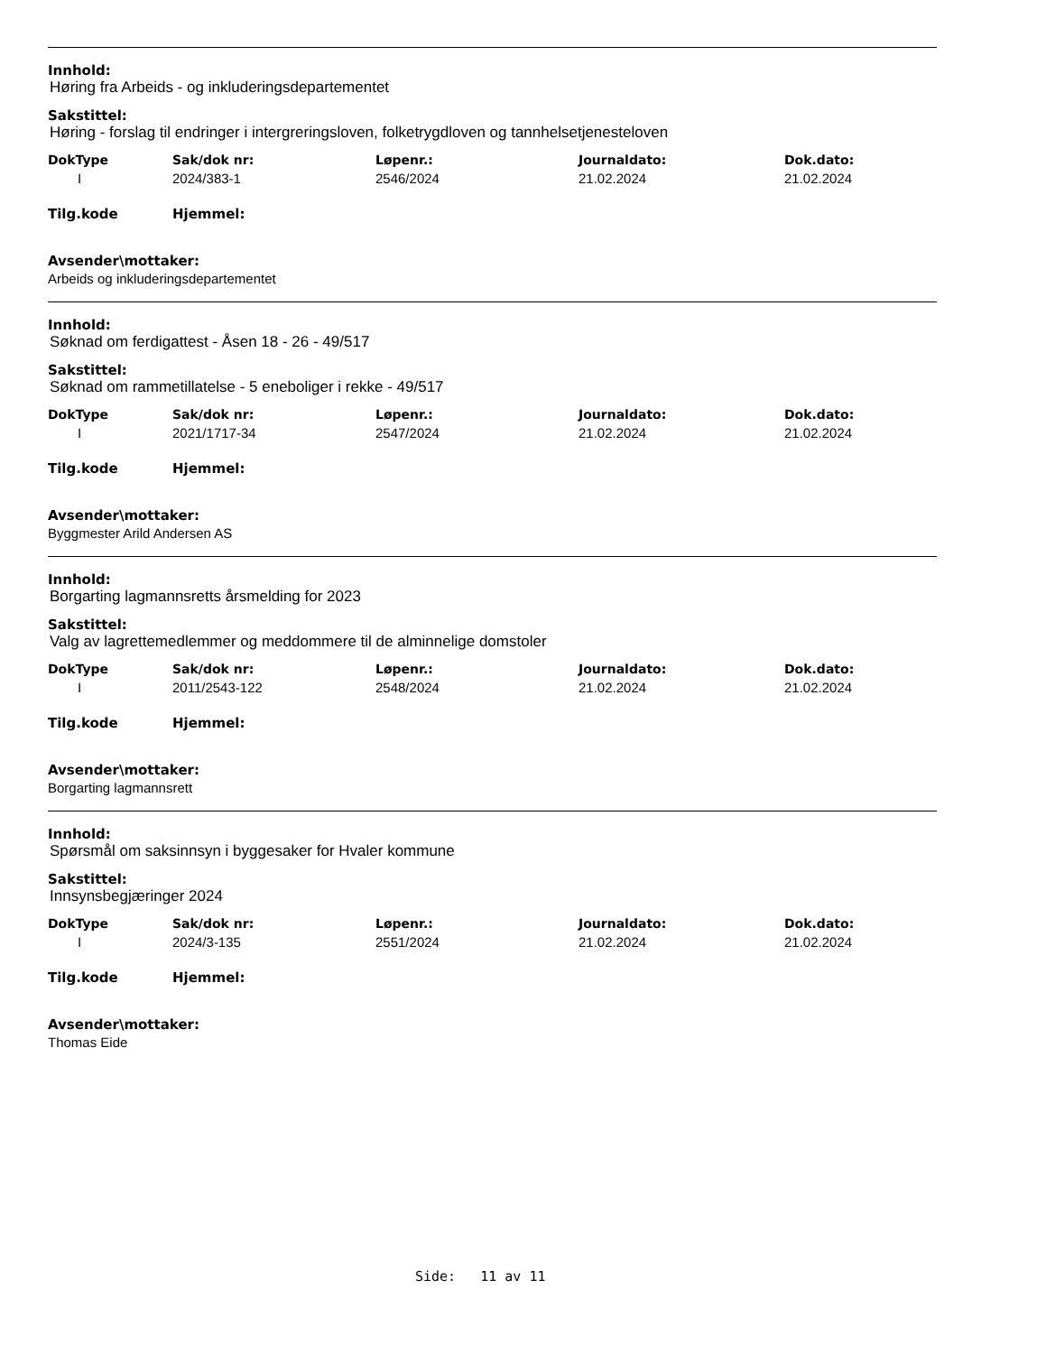Innhold:
Høring fra Arbeids - og inkluderingsdepartementet
Sakstittel:
Høring - forslag til endringer i intergreringsloven, folketrygdloven og tannhelsetjenesteloven
| DokType | Sak/dok nr: | Løpenr.: | Journaldato: | Dok.dato: |
| --- | --- | --- | --- | --- |
| I | 2024/383-1 | 2546/2024 | 21.02.2024 | 21.02.2024 |
Tilg.kode Hjemmel:
Avsender\mottaker:
Arbeids og inkluderingsdepartementet
Innhold:
Søknad om ferdigattest - Åsen 18 - 26 - 49/517
Sakstittel:
Søknad om rammetillatelse - 5 eneboliger i rekke - 49/517
| DokType | Sak/dok nr: | Løpenr.: | Journaldato: | Dok.dato: |
| --- | --- | --- | --- | --- |
| I | 2021/1717-34 | 2547/2024 | 21.02.2024 | 21.02.2024 |
Tilg.kode Hjemmel:
Avsender\mottaker:
Byggmester Arild Andersen AS
Innhold:
Borgarting lagmannsretts årsmelding for 2023
Sakstittel:
Valg av lagrettemedlemmer og meddommere til de alminnelige domstoler
| DokType | Sak/dok nr: | Løpenr.: | Journaldato: | Dok.dato: |
| --- | --- | --- | --- | --- |
| I | 2011/2543-122 | 2548/2024 | 21.02.2024 | 21.02.2024 |
Tilg.kode Hjemmel:
Avsender\mottaker:
Borgarting lagmannsrett
Innhold:
Spørsmål om saksinnsyn i byggesaker for Hvaler kommune
Sakstittel:
Innsynsbegjæringer 2024
| DokType | Sak/dok nr: | Løpenr.: | Journaldato: | Dok.dato: |
| --- | --- | --- | --- | --- |
| I | 2024/3-135 | 2551/2024 | 21.02.2024 | 21.02.2024 |
Tilg.kode Hjemmel:
Avsender\mottaker:
Thomas Eide
Side: 11 av 11